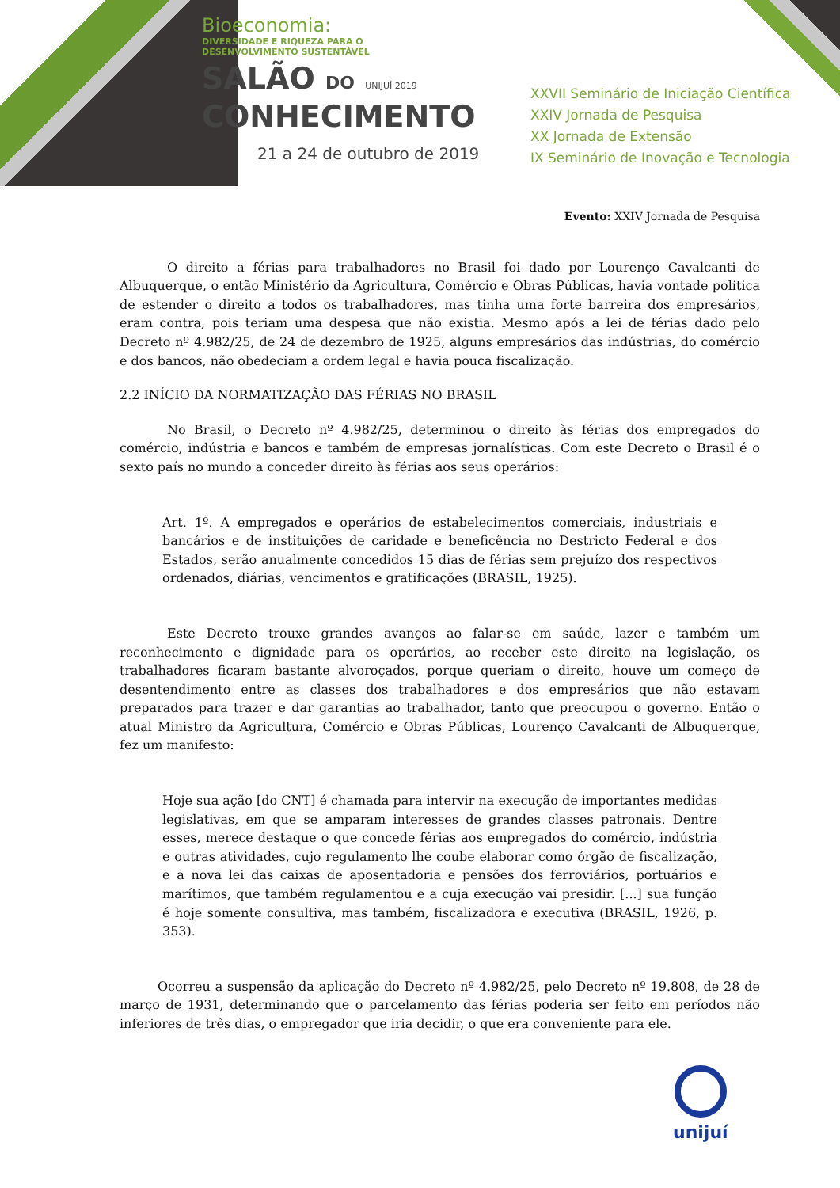Bioeconomia:
DIVERSIDADE E RIQUEZA PARA O
DESENVOLVIMENTO SUSTENTÁVEL
SALÃO DO UNIJUÍ 2019
CONHECIMENTO
21 a 24 de outubro de 2019
XXVII Seminário de Iniciação Científica
XXIV Jornada de Pesquisa
XX Jornada de Extensão
IX Seminário de Inovação e Tecnologia
Evento: XXIV Jornada de Pesquisa
O direito a férias para trabalhadores no Brasil foi dado por Lourenço Cavalcanti de Albuquerque, o então Ministério da Agricultura, Comércio e Obras Públicas, havia vontade política de estender o direito a todos os trabalhadores, mas tinha uma forte barreira dos empresários, eram contra, pois teriam uma despesa que não existia. Mesmo após a lei de férias dado pelo Decreto nº 4.982/25, de 24 de dezembro de 1925, alguns empresários das indústrias, do comércio e dos bancos, não obedeciam a ordem legal e havia pouca fiscalização.
2.2 INÍCIO DA NORMATIZAÇÃO DAS FÉRIAS NO BRASIL
No Brasil, o Decreto nº 4.982/25, determinou o direito às férias dos empregados do comércio, indústria e bancos e também de empresas jornalísticas. Com este Decreto o Brasil é o sexto país no mundo a conceder direito às férias aos seus operários:
Art. 1º. A empregados e operários de estabelecimentos comerciais, industriais e bancários e de instituições de caridade e beneficência no Destricto Federal e dos Estados, serão anualmente concedidos 15 dias de férias sem prejuízo dos respectivos ordenados, diárias, vencimentos e gratificações (BRASIL, 1925).
Este Decreto trouxe grandes avanços ao falar-se em saúde, lazer e também um reconhecimento e dignidade para os operários, ao receber este direito na legislação, os trabalhadores ficaram bastante alvoroçados, porque queriam o direito, houve um começo de desentendimento entre as classes dos trabalhadores e dos empresários que não estavam preparados para trazer e dar garantias ao trabalhador, tanto que preocupou o governo. Então o atual Ministro da Agricultura, Comércio e Obras Públicas, Lourenço Cavalcanti de Albuquerque, fez um manifesto:
Hoje sua ação [do CNT] é chamada para intervir na execução de importantes medidas legislativas, em que se amparam interesses de grandes classes patronais. Dentre esses, merece destaque o que concede férias aos empregados do comércio, indústria e outras atividades, cujo regulamento lhe coube elaborar como órgão de fiscalização, e a nova lei das caixas de aposentadoria e pensões dos ferroviários, portuários e marítimos, que também regulamentou e a cuja execução vai presidir. [...] sua função é hoje somente consultiva, mas também, fiscalizadora e executiva (BRASIL, 1926, p. 353).
Ocorreu a suspensão da aplicação do Decreto nº 4.982/25, pelo Decreto nº 19.808, de 28 de março de 1931, determinando que o parcelamento das férias poderia ser feito em períodos não inferiores de três dias, o empregador que iria decidir, o que era conveniente para ele.
unijuí